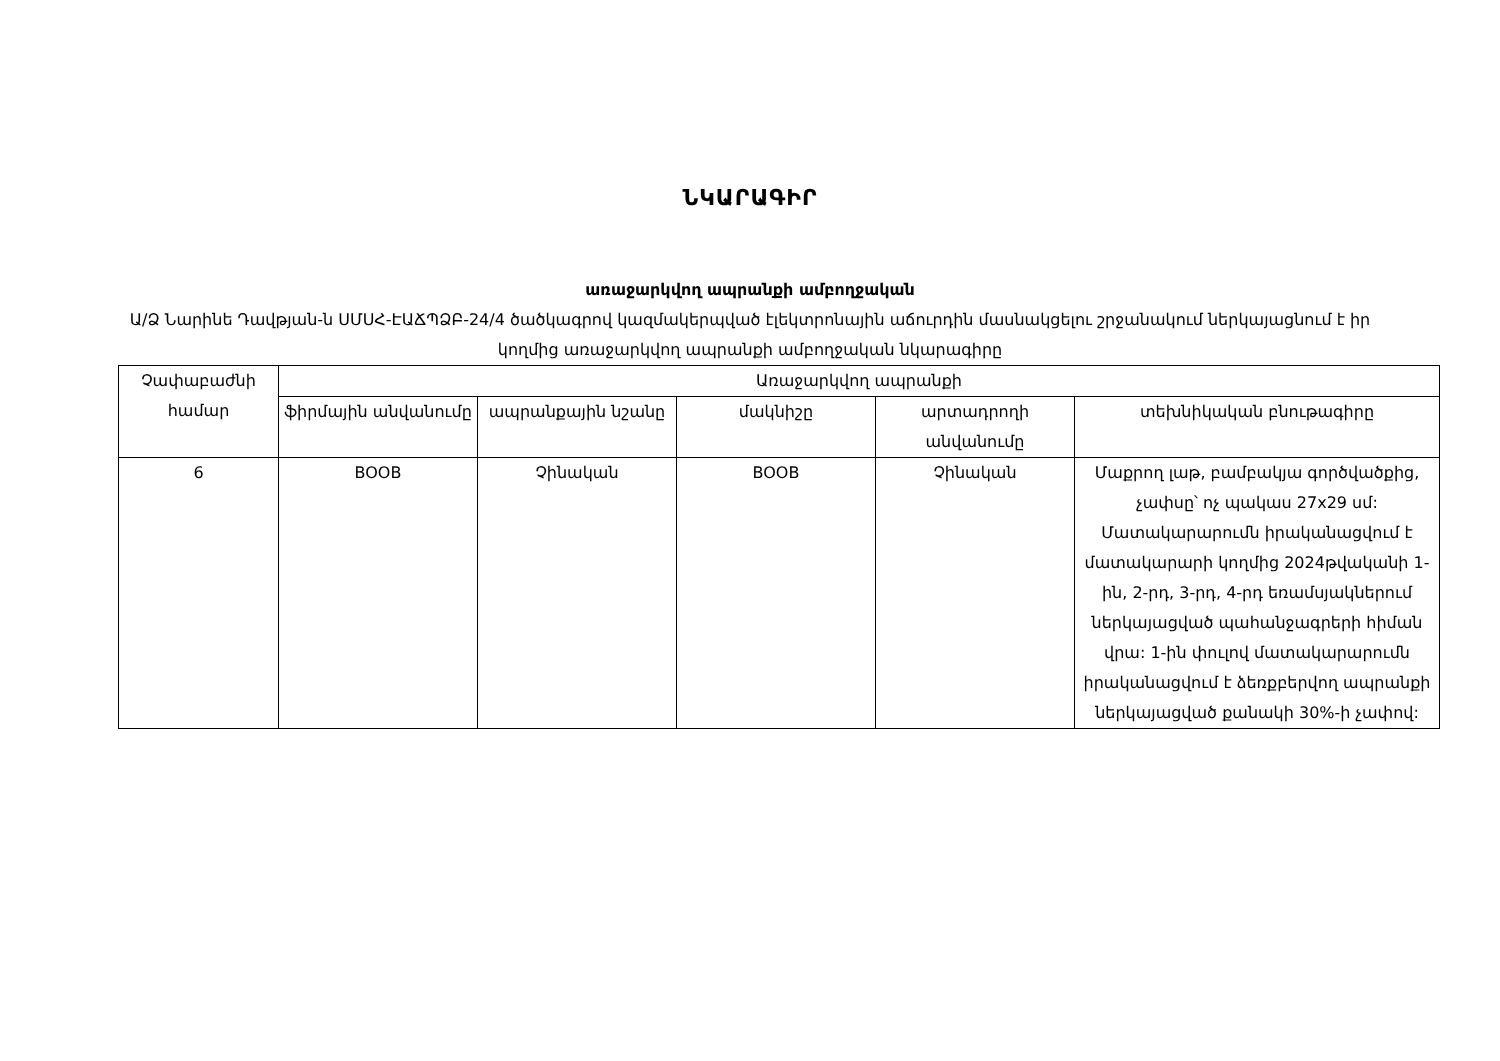ՆԿԱՐԱԳԻՐ
առաջարկվող ապրանքի ամբողջական
Ա/Ձ Նարինե Դավթյան-ն ՍՄՍՀ-ԷԱՃՊՁԲ-24/4 ծածկագրով կազմակերպված էլեկտրոնային աճուրդին մասնակցելու շրջանակում ներկայացնում է իր կողմից առաջարկվող ապրանքի ամբողջական նկարագիրը
| Չափաբաժնի համար | Առաջարկվող ապրանքի | | | | |
| --- | --- | --- | --- | --- | --- |
| | ֆիրմային անվանումը | ապրանքային նշանը | մակնիշը | արտադրողի անվանումը | տեխնիկական բնութագիրը |
| 6 | BOOB | Չինական | BOOB | Չինական | Մաքրող լաթ, բամբակյա գործվածքից, չափսը՝ ոչ պակաս 27x29 սմ: Մատակարարումն իրականացվում է մատակարարի կողմից 2024թվականի 1-ին, 2-րդ, 3-րդ, 4-րդ եռամսյակներում ներկայացված պահանջագրերի հիման վրա: 1-ին փուլով մատակարարումն իրականացվում է ձեռքբերվող ապրանքի ներկայացված քանակի 30%-ի չափով: |